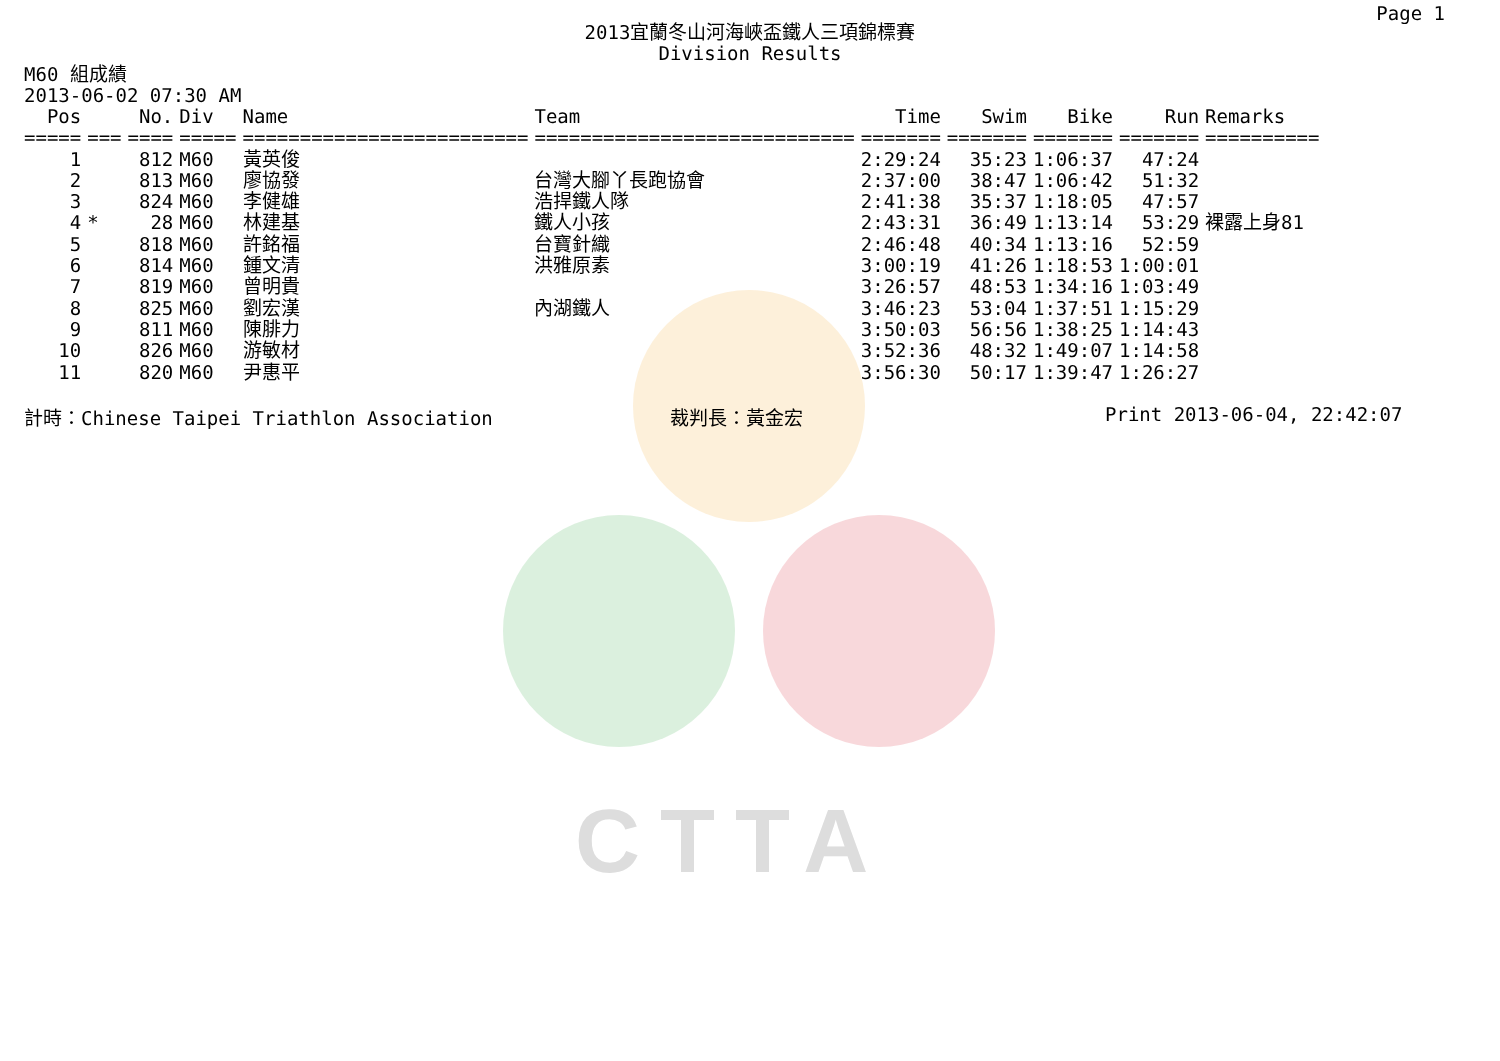CTTA
Page 1
2013宜蘭冬山河海峽盃鐵人三項錦標賽
Division Results
M60 組成績
2013-06-02 07:30 AM
| Pos | | No. | Div | Name | Team | Time | Swim | Bike | Run | Remarks |
| --- | --- | --- | --- | --- | --- | --- | --- | --- | --- | --- |
| ===== | === | ==== | ===== | ========================= | ============================ | ======= | ======= | ======= | ======= | ========== |
| 1 | | 812 | M60 | 黃英俊 | | 2:29:24 | 35:23 | 1:06:37 | 47:24 | |
| 2 | | 813 | M60 | 廖協發 | 台灣大腳丫長跑協會 | 2:37:00 | 38:47 | 1:06:42 | 51:32 | |
| 3 | | 824 | M60 | 李健雄 | 浩捍鐵人隊 | 2:41:38 | 35:37 | 1:18:05 | 47:57 | |
| 4 | * | 28 | M60 | 林建基 | 鐵人小孩 | 2:43:31 | 36:49 | 1:13:14 | 53:29 | 裸露上身81 |
| 5 | | 818 | M60 | 許銘福 | 台寶針織 | 2:46:48 | 40:34 | 1:13:16 | 52:59 | |
| 6 | | 814 | M60 | 鍾文清 | 洪雅原素 | 3:00:19 | 41:26 | 1:18:53 | 1:00:01 | |
| 7 | | 819 | M60 | 曾明貴 | | 3:26:57 | 48:53 | 1:34:16 | 1:03:49 | |
| 8 | | 825 | M60 | 劉宏漢 | 內湖鐵人 | 3:46:23 | 53:04 | 1:37:51 | 1:15:29 | |
| 9 | | 811 | M60 | 陳腓力 | | 3:50:03 | 56:56 | 1:38:25 | 1:14:43 | |
| 10 | | 826 | M60 | 游敏材 | | 3:52:36 | 48:32 | 1:49:07 | 1:14:58 | |
| 11 | | 820 | M60 | 尹惠平 | | 3:56:30 | 50:17 | 1:39:47 | 1:26:27 | |
計時：Chinese Taipei Triathlon Association 裁判長：黃金宏 Print 2013-06-04, 22:42:07